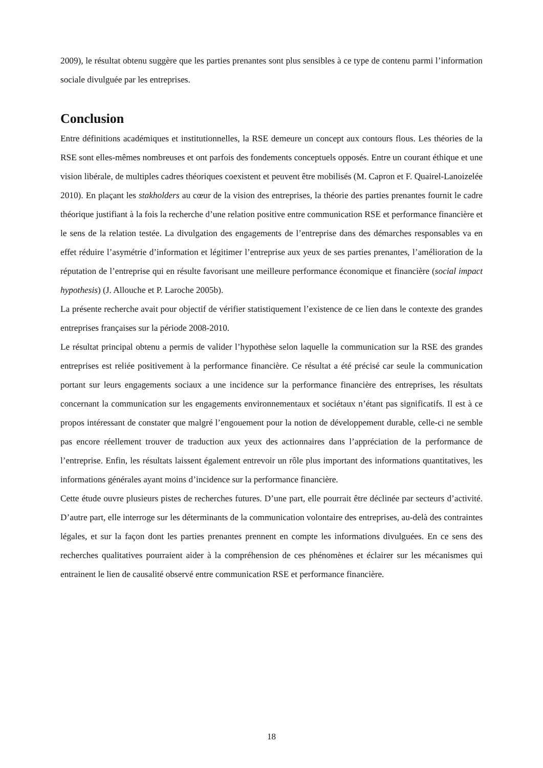2009), le résultat obtenu suggère que les parties prenantes sont plus sensibles à ce type de contenu parmi l’information sociale divulguée par les entreprises.
Conclusion
Entre définitions académiques et institutionnelles, la RSE demeure un concept aux contours flous. Les théories de la RSE sont elles-mêmes nombreuses et ont parfois des fondements conceptuels opposés. Entre un courant éthique et une vision libérale, de multiples cadres théoriques coexistent et peuvent être mobilisés (M. Capron et F. Quairel-Lanoizelée 2010). En plaçant les stakholders au cœur de la vision des entreprises, la théorie des parties prenantes fournit le cadre théorique justifiant à la fois la recherche d’une relation positive entre communication RSE et performance financière et le sens de la relation testée. La divulgation des engagements de l’entreprise dans des démarches responsables va en effet réduire l’asymétrie d’information et légitimer l’entreprise aux yeux de ses parties prenantes, l’amélioration de la réputation de l’entreprise qui en résulte favorisant une meilleure performance économique et financière (social impact hypothesis) (J. Allouche et P. Laroche 2005b).
La présente recherche avait pour objectif de vérifier statistiquement l’existence de ce lien dans le contexte des grandes entreprises françaises sur la période 2008-2010.
Le résultat principal obtenu a permis de valider l’hypothèse selon laquelle la communication sur la RSE des grandes entreprises est reliée positivement à la performance financière. Ce résultat a été précisé car seule la communication portant sur leurs engagements sociaux a une incidence sur la performance financière des entreprises, les résultats concernant la communication sur les engagements environnementaux et sociétaux n’étant pas significatifs. Il est à ce propos intéressant de constater que malgré l’engouement pour la notion de développement durable, celle-ci ne semble pas encore réellement trouver de traduction aux yeux des actionnaires dans l’appréciation de la performance de l’entreprise. Enfin, les résultats laissent également entrevoir un rôle plus important des informations quantitatives, les informations générales ayant moins d’incidence sur la performance financière.
Cette étude ouvre plusieurs pistes de recherches futures. D’une part, elle pourrait être déclinée par secteurs d’activité. D’autre part, elle interroge sur les déterminants de la communication volontaire des entreprises, au-delà des contraintes légales, et sur la façon dont les parties prenantes prennent en compte les informations divulguées. En ce sens des recherches qualitatives pourraient aider à la compréhension de ces phénomènes et éclairer sur les mécanismes qui entrainent le lien de causalité observé entre communication RSE et performance financière.
18